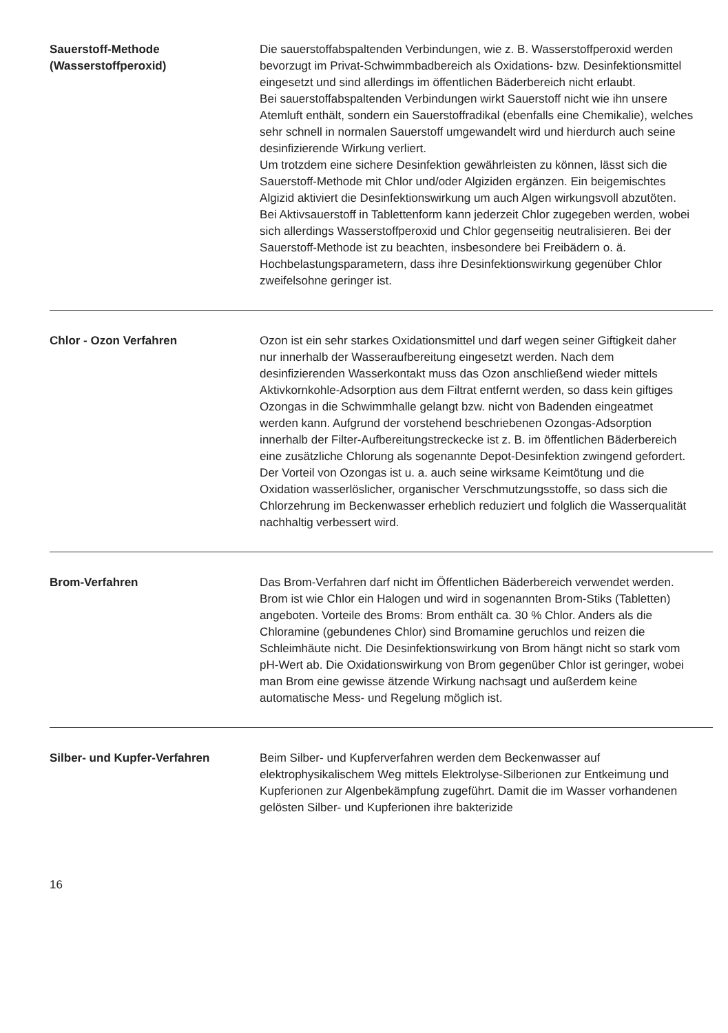Sauerstoff-Methode
(Wasserstoffperoxid)
Die sauerstoffabspaltenden Verbindungen, wie z. B. Wasserstoffperoxid werden bevorzugt im Privat-Schwimmbadbereich als Oxidations- bzw. Desinfektionsmittel eingesetzt und sind allerdings im öffentlichen Bäderbereich nicht erlaubt.
Bei sauerstoffabspaltenden Verbindungen wirkt Sauerstoff nicht wie ihn unsere Atemluft enthält, sondern ein Sauerstoffradikal (ebenfalls eine Chemikalie), welches sehr schnell in normalen Sauerstoff umgewandelt wird und hierdurch auch seine desinfizierende Wirkung verliert.
Um trotzdem eine sichere Desinfektion gewährleisten zu können, lässt sich die Sauerstoff-Methode mit Chlor und/oder Algiziden ergänzen. Ein beigemischtes Algizid aktiviert die Desinfektionswirkung um auch Algen wirkungsvoll abzutöten. Bei Aktivsauerstoff in Tablettenform kann jederzeit Chlor zugegeben werden, wobei sich allerdings Wasserstoffperoxid und Chlor gegenseitig neutralisieren. Bei der Sauerstoff-Methode ist zu beachten, insbesondere bei Freibädern o. ä. Hochbelastungsparametern, dass ihre Desinfektionswirkung gegenüber Chlor zweifelsohne geringer ist.
Chlor - Ozon Verfahren Ozon ist ein sehr starkes Oxidationsmittel und darf wegen seiner Giftigkeit daher nur innerhalb der Wasseraufbereitung eingesetzt werden. Nach dem desinfizierenden Wasserkontakt muss das Ozon anschließend wieder mittels Aktivkornkohle-Adsorption aus dem Filtrat entfernt werden, so dass kein giftiges Ozongas in die Schwimmhalle gelangt bzw. nicht von Badenden eingeatmet werden kann. Aufgrund der vorstehend beschriebenen Ozongas-Adsorption innerhalb der Filter-Aufbereitungstreckecke ist z. B. im öffentlichen Bäderbereich eine zusätzliche Chlorung als sogenannte Depot-Desinfektion zwingend gefordert. Der Vorteil von Ozongas ist u. a. auch seine wirksame Keimtötung und die Oxidation wasserlöslicher, organischer Verschmutzungsstoffe, so dass sich die Chlorzehrung im Beckenwasser erheblich reduziert und folglich die Wasserqualität nachhaltig verbessert wird.
Brom-Verfahren Das Brom-Verfahren darf nicht im Öffentlichen Bäderbereich verwendet werden. Brom ist wie Chlor ein Halogen und wird in sogenannten Brom-Stiks (Tabletten) angeboten. Vorteile des Broms: Brom enthält ca. 30 % Chlor. Anders als die Chloramine (gebundenes Chlor) sind Bromamine geruchlos und reizen die Schleimhäute nicht. Die Desinfektionswirkung von Brom hängt nicht so stark vom pH-Wert ab. Die Oxidationswirkung von Brom gegenüber Chlor ist geringer, wobei man Brom eine gewisse ätzende Wirkung nachsagt und außerdem keine automatische Mess- und Regelung möglich ist.
Silber- und Kupfer-Verfahren Beim Silber- und Kupferverfahren werden dem Beckenwasser auf elektrophysikalischem Weg mittels Elektrolyse-Silberionen zur Entkeimung und Kupferionen zur Algenbekämpfung zugeführt. Damit die im Wasser vorhandenen gelösten Silber- und Kupferionen ihre bakterizide
16